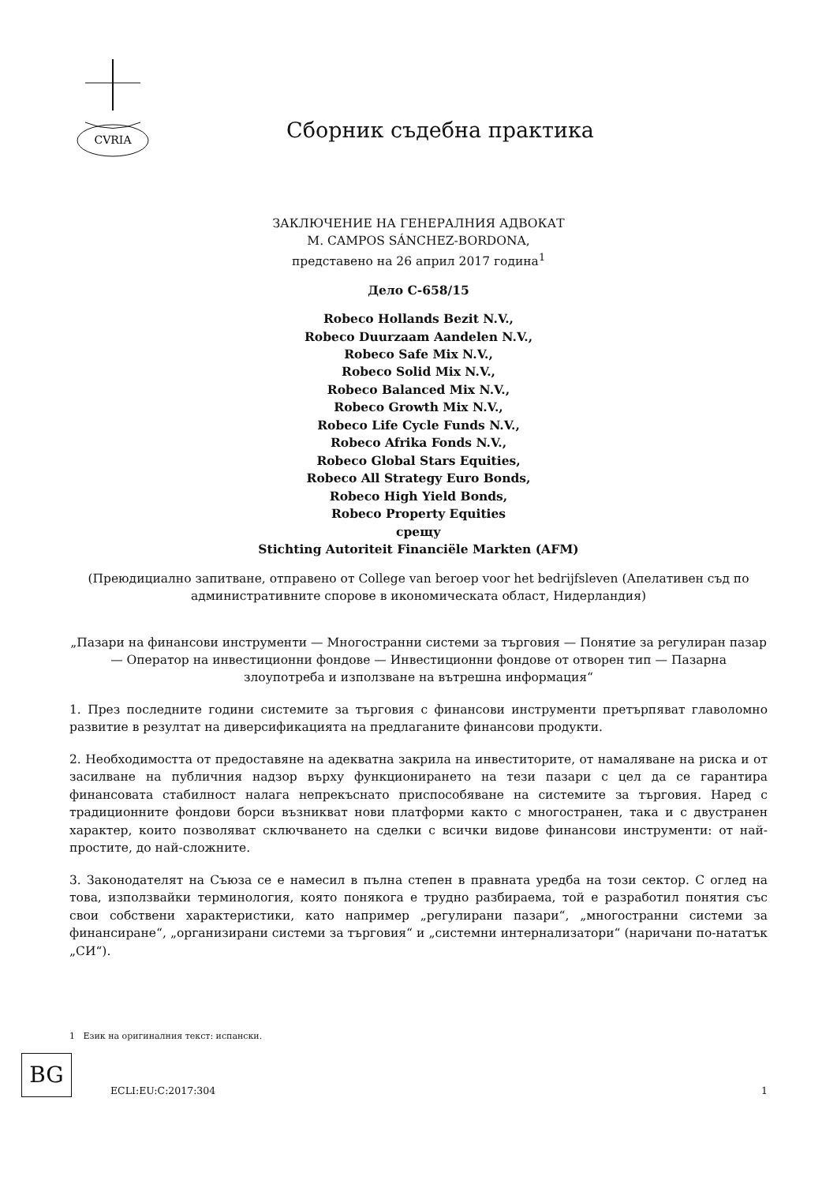CVRIA
Сборник съдебна практика
ЗАКЛЮЧЕНИЕ НА ГЕНЕРАЛНИЯ АДВОКАТ
M. CAMPOS SÁNCHEZ-BORDONA,
представено на 26 април 2017 година<sup>1</sup>
Дело C-658/15
Robeco Hollands Bezit N.V.,
Robeco Duurzaam Aandelen N.V.,
Robeco Safe Mix N.V.,
Robeco Solid Mix N.V.,
Robeco Balanced Mix N.V.,
Robeco Growth Mix N.V.,
Robeco Life Cycle Funds N.V.,
Robeco Afrika Fonds N.V.,
Robeco Global Stars Equities,
Robeco All Strategy Euro Bonds,
Robeco High Yield Bonds,
Robeco Property Equities
срещу
Stichting Autoriteit Financiële Markten (AFM)
(Преюдициално запитване, отправено от College van beroep voor het bedrijfsleven (Апелативен съд по административните спорове в икономическата област, Нидерландия)
„Пазари на финансови инструменти — Многостранни системи за търговия — Понятие за регулиран пазар — Оператор на инвестиционни фондове — Инвестиционни фондове от отворен тип — Пазарна злоупотреба и използване на вътрешна информация“
1. През последните години системите за търговия с финансови инструменти претърпяват главоломно развитие в резултат на диверсификацията на предлаганите финансови продукти.
2. Необходимостта от предоставяне на адекватна закрила на инвеститорите, от намаляване на риска и от засилване на публичния надзор върху функционирането на тези пазари с цел да се гарантира финансовата стабилност налага непрекъснато приспособяване на системите за търговия. Наред с традиционните фондови борси възникват нови платформи както с многостранен, така и с двустранен характер, които позволяват сключването на сделки с всички видове финансови инструменти: от най-простите, до най-сложните.
3. Законодателят на Съюза се е намесил в пълна степен в правната уредба на този сектор. С оглед на това, използвайки терминология, която понякога е трудно разбираема, той е разработил понятия със свои собствени характеристики, като например „регулирани пазари“, „многостранни системи за финансиране“, „организирани системи за търговия“ и „системни интернализатори“ (наричани по-нататък „СИ“).
1 Език на оригиналния текст: испански.
BG
ECLI:EU:C:2017:304 1